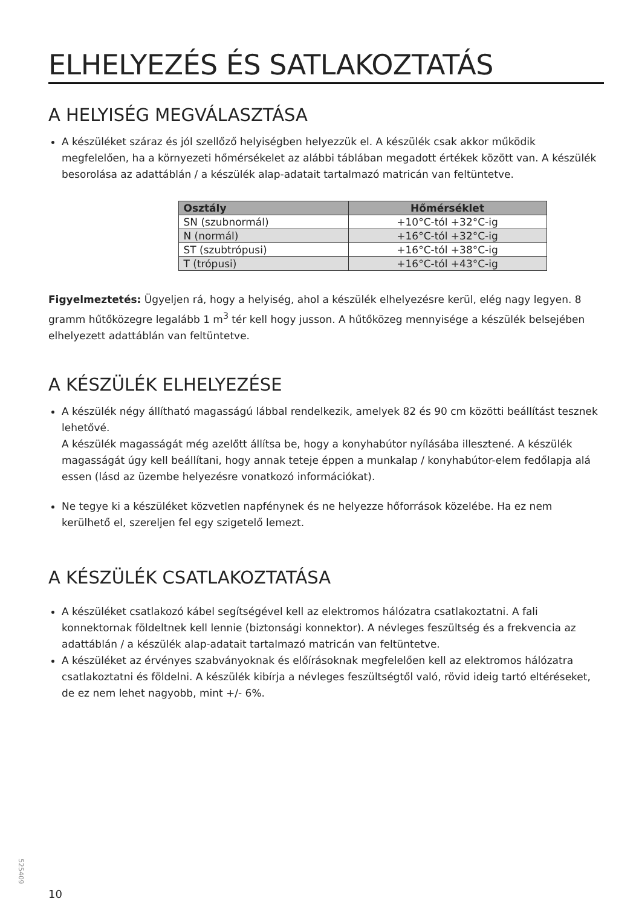ELHELYEZÉS ÉS SATLAKOZTATÁS
A HELYISÉG MEGVÁLASZTÁSA
A készüléket száraz és jól szellőző helyiségben helyezzük el. A készülék csak akkor működik megfelelően, ha a környezeti hőmérsékelet az alábbi táblában megadott értékek között van. A készülék besorolása az adattáblán / a készülék alap-adatait tartalmazó matricán van feltüntetve.
| Osztály | Hőmérséklet |
| --- | --- |
| SN (szubnormál) | +10°C-tól +32°C-ig |
| N (normál) | +16°C-tól +32°C-ig |
| ST (szubtrópusi) | +16°C-tól +38°C-ig |
| T (trópusi) | +16°C-tól +43°C-ig |
Figyelmeztetés: Ügyeljen rá, hogy a helyiség, ahol a készülék elhelyezésre kerül, elég nagy legyen. 8 gramm hűtőközegre legalább 1 m<sup>3</sup> tér kell hogy jusson. A hűtőközeg mennyisége a készülék belsejében elhelyezett adattáblán van feltüntetve.
A KÉSZÜLÉK ELHELYEZÉSE
A készülék négy állítható magasságú lábbal rendelkezik, amelyek 82 és 90 cm közötti beállítást tesznek lehetővé.
A készülék magasságát még azelőtt állítsa be, hogy a konyhabútor nyílásába illesztené. A készülék magasságát úgy kell beállítani, hogy annak teteje éppen a munkalap / konyhabútor-elem fedőlapja alá essen (lásd az üzembe helyezésre vonatkozó információkat).
Ne tegye ki a készüléket közvetlen napfénynek és ne helyezze hőforrások közelébe. Ha ez nem kerülhető el, szereljen fel egy szigetelő lemezt.
A KÉSZÜLÉK CSATLAKOZTATÁSA
A készüléket csatlakozó kábel segítségével kell az elektromos hálózatra csatlakoztatni. A fali konnektornak földeltnek kell lennie (biztonsági konnektor). A névleges feszültség és a frekvencia az adattáblán / a készülék alap-adatait tartalmazó matricán van feltüntetve.
A készüléket az érvényes szabványoknak és előírásoknak megfelelően kell az elektromos hálózatra csatlakoztatni és földelni. A készülék kibírja a névleges feszültségtől való, rövid ideig tartó eltéréseket, de ez nem lehet nagyobb, mint +/- 6%.
525409
10